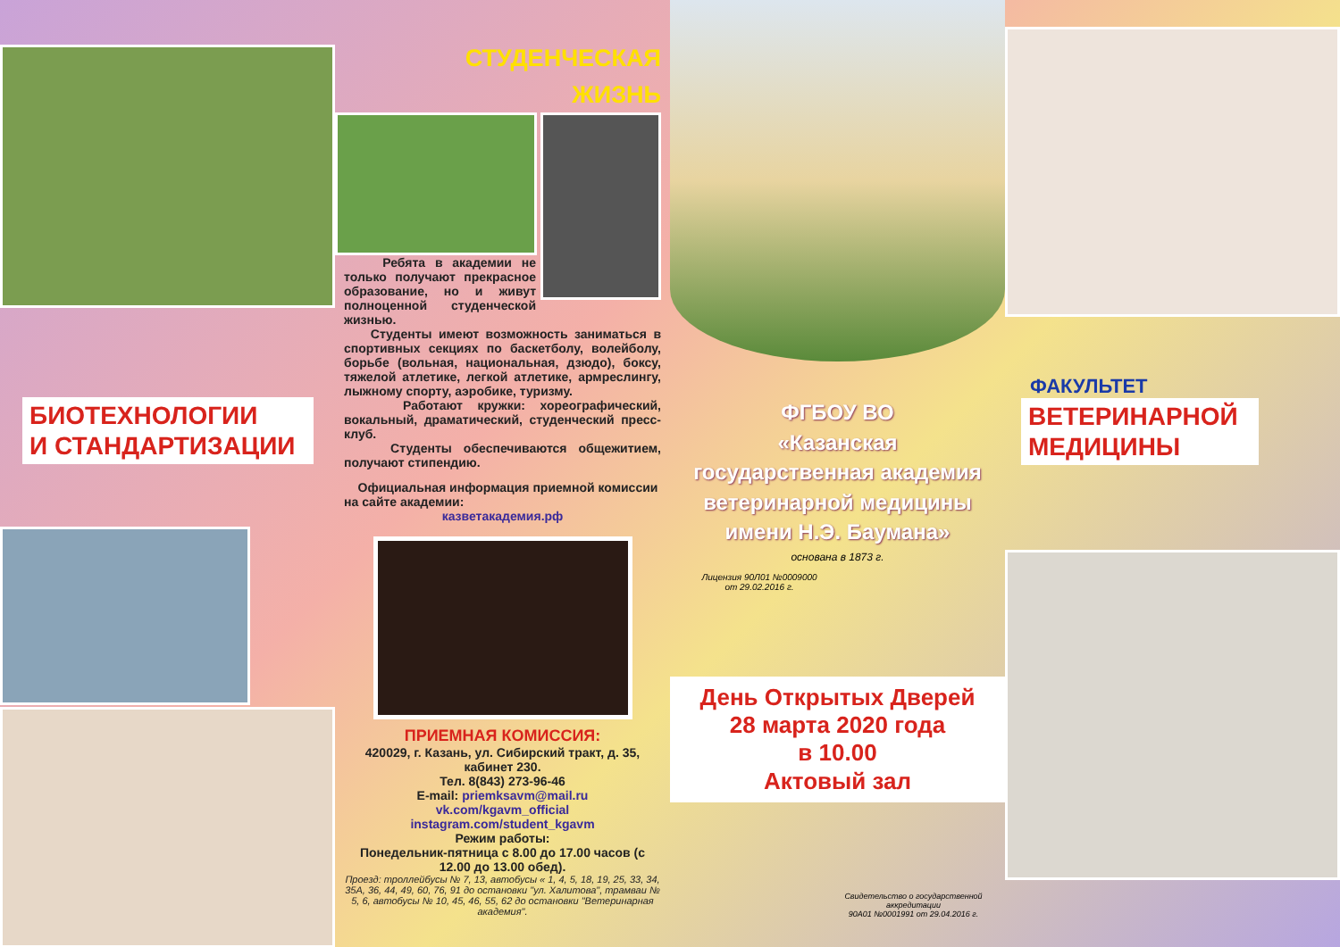БИОТЕХНОЛОГИИ
И СТАНДАРТИЗАЦИИ
СТУДЕНЧЕСКАЯ
ЖИЗНЬ
Ребята в академии не только получают прекрасное образование, но и живут полноценной студенческой жизнью.
Студенты имеют возможность заниматься в спортивных секциях по баскетболу, волейболу, борьбе (вольная, национальная, дзюдо), боксу, тяжелой атлетике, легкой атлетике, армреслингу, лыжному спорту, аэробике, туризму.
Работают кружки: хореографический, вокальный, драматический, студенческий пресс-клуб.
Студенты обеспечиваются общежитием, получают стипендию.
Официальная информация приемной комиссии на сайте академии:
казветакадемия.рф
ПРИЕМНАЯ КОМИССИЯ:
420029, г. Казань, ул. Сибирский тракт, д. 35, кабинет 230.
Тел. 8(843) 273-96-46
E-mail: priemksavm@mail.ru
vk.com/kgavm_official
instagram.com/student_kgavm
Режим работы:
Понедельник-пятница с 8.00 до 17.00 часов (с 12.00 до 13.00 обед).
Проезд: троллейбусы № 7, 13, автобусы « 1, 4, 5, 18, 19, 25, 33, 34, 35А, 36, 44, 49, 60, 76, 91 до остановки "ул. Халитова", трамваи № 5, 6, автобусы № 10, 45, 46, 55, 62 до остановки "Ветеринарная академия".
ФГБОУ ВО
«Казанская
государственная академия
ветеринарной медицины
имени Н.Э. Баумана»
основана в 1873 г.
Лицензия 90Л01 №0009000
от 29.02.2016 г.
День Открытых Дверей
28 марта 2020 года
в 10.00
Актовый зал
Свидетельство о государственной аккредитации
90А01 №0001991 от 29.04.2016 г.
ФАКУЛЬТЕТ
ВЕТЕРИНАРНОЙ
МЕДИЦИНЫ